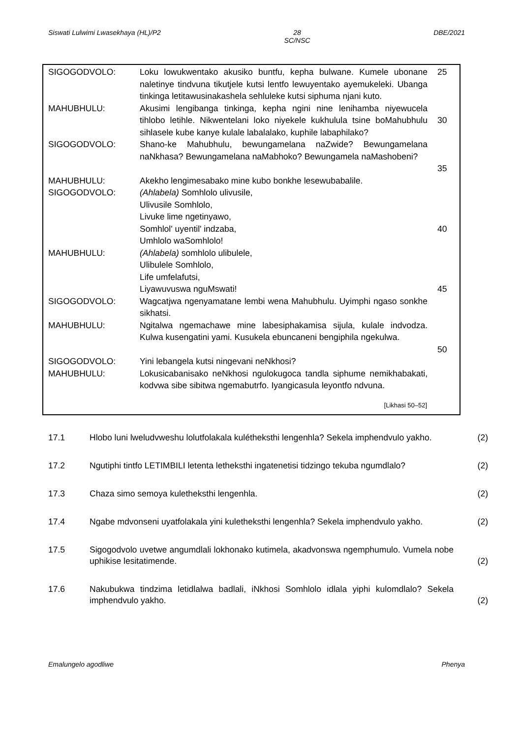Siswati Lulwimi Lwasekhaya (HL)/P2 28
SC/NSC DBE/2021
SIGOGODVOLO: Loku lowukwentako akusiko buntfu, kepha bulwane. Kumele ubonane naletinye tindvuna tikutjele kutsi lentfo lewuyentako ayemukeleki. Ubanga tinkinga letitawusinakashela sehluleke kutsi siphuma njani kuto.
25
MAHUBHULU: Akusimi lengibanga tinkinga, kepha ngini nine lenihamba niyewucela tihlobo letihle. Nikwentelani loko niyekele kukhulula tsine boMahubhulu sihlasele kube kanye kulale labalalako, kuphile labaphilako?
30
SIGOGODVOLO: Shano-ke Mahubhulu, bewungamelana naZwide? Bewungamelana naNkhasa? Bewungamelana naMabhoko? Bewungamela naMashobeni?
35
MAHUBHULU: Akekho lengimesabako mine kubo bonkhe lesewubabalile.
SIGOGODVOLO: (Ahlabela) Somhlolo ulivusile,
Ulivusile Somhlolo,
Livuke lime ngetinyawo,
Somhlol' uyentil' indzaba,
Umhlolo waSomhlolo!
40
MAHUBHULU: (Ahlabela) somhlolo ulibulele,
Ulibulele Somhlolo,
Life umfelafutsi,
Liyawuvuswa nguMswati!
45
SIGOGODVOLO: Wagcatjwa ngenyamatane lembi wena Mahubhulu. Uyimphi ngaso sonkhe sikhatsi.
MAHUBHULU: Ngitalwa ngemachawe mine labesiphakamisa sijula, kulale indvodza. Kulwa kusengatini yami. Kusukela ebuncaneni bengiphila ngekulwa.
50
SIGOGODVOLO: Yini lebangela kutsi ningevani neNkhosi?
MAHUBHULU: Lokusicabanisako neNkhosi ngulokugoca tandla siphume nemikhabakati, kodvwa sibe sibitwa ngemabutrfo. Iyangicasula leyontfo ndvuna.
[Likhasi 50–52]
17.1 Hlobo luni lweludvweshu lolutfolakala kulétheksthi lengenhla? Sekela imphendvulo yakho.
(2)
17.2 Ngutiphi tintfo LETIMBILI letenta letheksthi ingatenetisi tidzingo tekuba ngumdlalo?
(2)
17.3 Chaza simo semoya kuletheksthi lengenhla. (2)
17.4 Ngabe mdvonseni uyatfolakala yini kuletheksthi lengenhla? Sekela imphendvulo yakho.
(2)
17.5 Sigogodvolo uvetwe angumdlali lokhonako kutimela, akadvonswa ngemphumulo. Vumela nobe uphikise lesitatimende.
(2)
17.6 Nakubukwa tindzima letidlalwa badlali, iNkhosi Somhlolo idlala yiphi kulomdlalo? Sekela imphendvulo yakho.
(2)
Emalungelo agodliwe Phenya